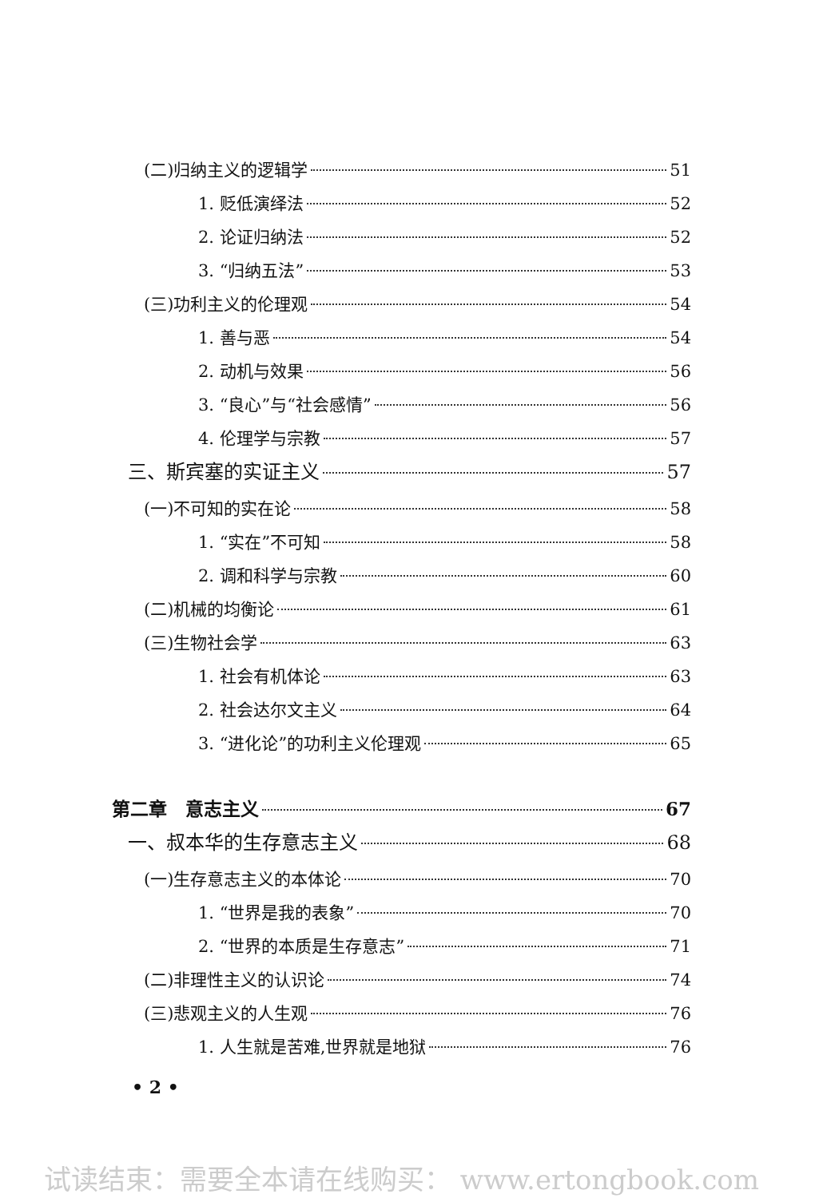(二)归纳主义的逻辑学 51
1. 贬低演绎法 52
2. 论证归纳法 52
3. “归纳五法” 53
(三)功利主义的伦理观 54
1. 善与恶 54
2. 动机与效果 56
3. “良心”与“社会感情” 56
4. 伦理学与宗教 57
三、斯宾塞的实证主义 57
(一)不可知的实在论 58
1. “实在”不可知 58
2. 调和科学与宗教 60
(二)机械的均衡论 61
(三)生物社会学 63
1. 社会有机体论 63
2. 社会达尔文主义 64
3. “进化论”的功利主义伦理观 65
第二章　意志主义 67
一、叔本华的生存意志主义 68
(一)生存意志主义的本体论 70
1. “世界是我的表象” 70
2. “世界的本质是生存意志” 71
(二)非理性主义的认识论 74
(三)悲观主义的人生观 76
1. 人生就是苦难,世界就是地狱 76
• 2 •
试读结束：需要全本请在线购买： www.ertongbook.com